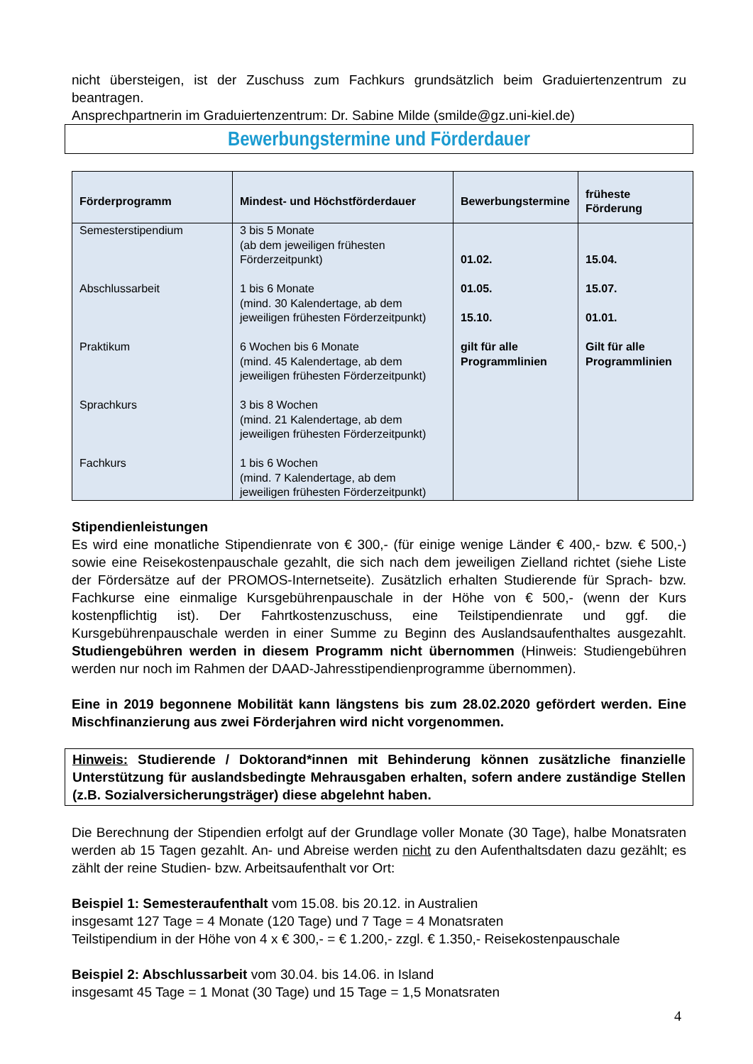nicht übersteigen, ist der Zuschuss zum Fachkurs grundsätzlich beim Graduiertenzentrum zu beantragen.
Ansprechpartnerin im Graduiertenzentrum: Dr. Sabine Milde (smilde@gz.uni-kiel.de)
Bewerbungstermine und Förderdauer
| Förderprogramm | Mindest- und Höchstförderdauer | Bewerbungstermine | früheste Förderung |
| --- | --- | --- | --- |
| Semesterstipendium Abschlussarbeit Praktikum Sprachkurs Fachkurs | 3 bis 5 Monate (ab dem jeweiligen frühesten Förderzeitpunkt) 1 bis 6 Monate (mind. 30 Kalendertage, ab dem jeweiligen frühesten Förderzeitpunkt) 6 Wochen bis 6 Monate (mind. 45 Kalendertage, ab dem jeweiligen frühesten Förderzeitpunkt) 3 bis 8 Wochen (mind. 21 Kalendertage, ab dem jeweiligen frühesten Förderzeitpunkt) 1 bis 6 Wochen (mind. 7 Kalendertage, ab dem jeweiligen frühesten Förderzeitpunkt) | 01.02. 01.05. 15.10. gilt für alle Programmlinien | 15.04. 15.07. 01.01. Gilt für alle Programmlinien |
Stipendienleistungen
Es wird eine monatliche Stipendienrate von € 300,- (für einige wenige Länder € 400,- bzw. € 500,-) sowie eine Reisekostenpauschale gezahlt, die sich nach dem jeweiligen Zielland richtet (siehe Liste der Fördersätze auf der PROMOS-Internetseite). Zusätzlich erhalten Studierende für Sprach- bzw. Fachkurse eine einmalige Kursgebührenpauschale in der Höhe von € 500,- (wenn der Kurs kostenpflichtig ist). Der Fahrtkostenzuschuss, eine Teilstipendienrate und ggf. die Kursgebührenpauschale werden in einer Summe zu Beginn des Auslandsaufenthaltes ausgezahlt. Studiengebühren werden in diesem Programm nicht übernommen (Hinweis: Studiengebühren werden nur noch im Rahmen der DAAD-Jahresstipendienprogramme übernommen).
Eine in 2019 begonnene Mobilität kann längstens bis zum 28.02.2020 gefördert werden. Eine Mischfinanzierung aus zwei Förderjahren wird nicht vorgenommen.
Hinweis: Studierende / Doktorand*innen mit Behinderung können zusätzliche finanzielle Unterstützung für auslandsbedingte Mehrausgaben erhalten, sofern andere zuständige Stellen (z.B. Sozialversicherungsträger) diese abgelehnt haben.
Die Berechnung der Stipendien erfolgt auf der Grundlage voller Monate (30 Tage), halbe Monatsraten werden ab 15 Tagen gezahlt. An- und Abreise werden nicht zu den Aufenthaltsdaten dazu gezählt; es zählt der reine Studien- bzw. Arbeitsaufenthalt vor Ort:
Beispiel 1: Semesteraufenthalt vom 15.08. bis 20.12. in Australien
insgesamt 127 Tage = 4 Monate (120 Tage) und 7 Tage = 4 Monatsraten
Teilstipendium in der Höhe von 4 x € 300,- = € 1.200,- zzgl. € 1.350,- Reisekostenpauschale
Beispiel 2: Abschlussarbeit vom 30.04. bis 14.06. in Island
insgesamt 45 Tage = 1 Monat (30 Tage) und 15 Tage = 1,5 Monatsraten
4